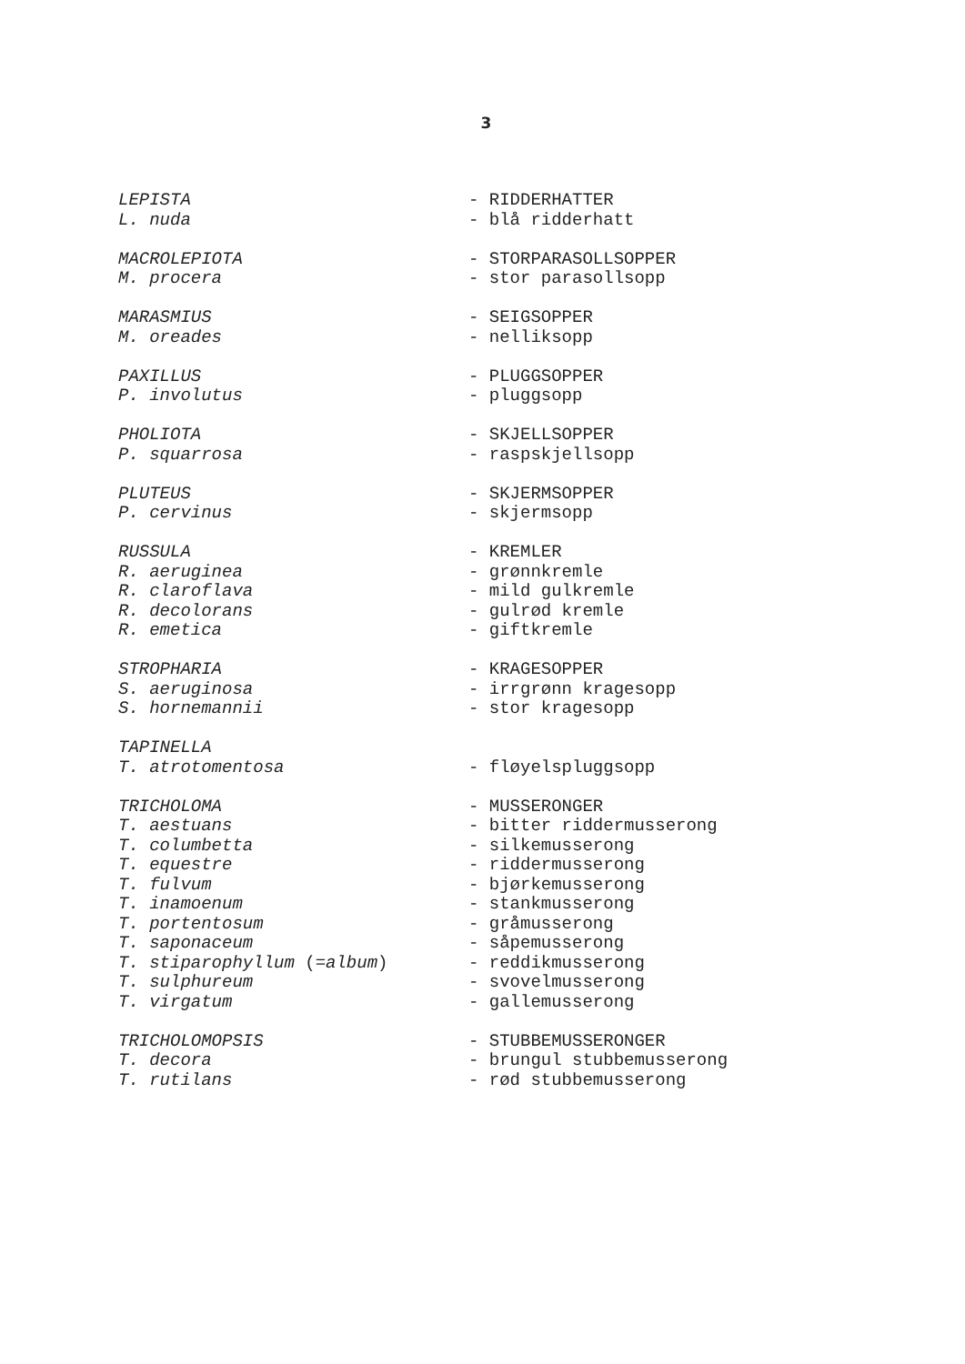3
LEPISTA - RIDDERHATTER
L. nuda - blå ridderhatt
MACROLEPIOTA - STORPARASOLLSOPPER
M. procera - stor parasollsopp
MARASMIUS - SEIGSOPPER
M. oreades - nelliksopp
PAXILLUS - PLUGGSOPPER
P. involutus - pluggsopp
PHOLIOTA - SKJELLSOPPER
P. squarrosa - raspskjellsopp
PLUTEUS - SKJERMSOPPER
P. cervinus - skjermsopp
RUSSULA - KREMLER
R. aeruginea - grønnkremle
R. claroflava - mild gulkremle
R. decolorans - gulrød kremle
R. emetica - giftkremle
STROPHARIA - KRAGESOPPER
S. aeruginosa - irrgrønn kragesopp
S. hornemannii - stor kragesopp
TAPINELLA
T. atrotomentosa - fløyelspluggsopp
TRICHOLOMA - MUSSERONGER
T. aestuans - bitter riddermusserong
T. columbetta - silkemusserong
T. equestre - riddermusserong
T. fulvum - bjørkemusserong
T. inamoenum - stankmusserong
T. portentosum - gråmusserong
T. saponaceum - såpemusserong
T. stiparophyllum (=album) - reddikmusserong
T. sulphureum - svovelmusserong
T. virgatum - gallemusserong
TRICHOLOMOPSIS - STUBBEMUSSERONGER
T. decora - brungul stubbemusserong
T. rutilans - rød stubbemusserong